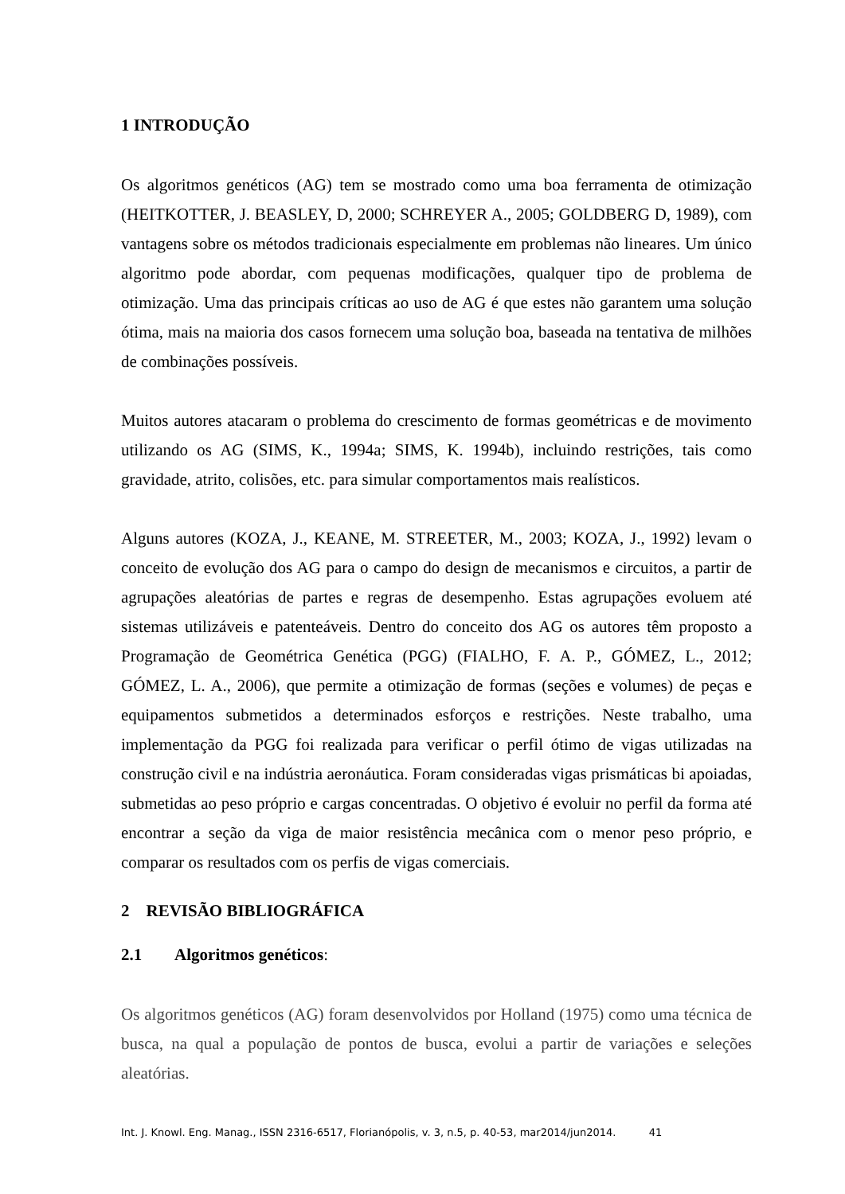1 INTRODUÇÃO
Os algoritmos genéticos (AG) tem se mostrado como uma boa ferramenta de otimização (HEITKOTTER, J. BEASLEY, D, 2000; SCHREYER A., 2005; GOLDBERG D, 1989), com vantagens sobre os métodos tradicionais especialmente em problemas não lineares. Um único algoritmo pode abordar, com pequenas modificações, qualquer tipo de problema de otimização. Uma das principais críticas ao uso de AG é que estes não garantem uma solução ótima, mais na maioria dos casos fornecem uma solução boa, baseada na tentativa de milhões de combinações possíveis.
Muitos autores atacaram o problema do crescimento de formas geométricas e de movimento utilizando os AG (SIMS, K., 1994a; SIMS, K. 1994b), incluindo restrições, tais como gravidade, atrito, colisões, etc. para simular comportamentos mais realísticos.
Alguns autores (KOZA, J., KEANE, M. STREETER, M., 2003; KOZA, J., 1992) levam o conceito de evolução dos AG para o campo do design de mecanismos e circuitos, a partir de agrupações aleatórias de partes e regras de desempenho. Estas agrupações evoluem até sistemas utilizáveis e patenteáveis. Dentro do conceito dos AG os autores têm proposto a Programação de Geométrica Genética (PGG) (FIALHO, F. A. P., GÓMEZ, L., 2012; GÓMEZ, L. A., 2006), que permite a otimização de formas (seções e volumes) de peças e equipamentos submetidos a determinados esforços e restrições. Neste trabalho, uma implementação da PGG foi realizada para verificar o perfil ótimo de vigas utilizadas na construção civil e na indústria aeronáutica. Foram consideradas vigas prismáticas bi apoiadas, submetidas ao peso próprio e cargas concentradas. O objetivo é evoluir no perfil da forma até encontrar a seção da viga de maior resistência mecânica com o menor peso próprio, e comparar os resultados com os perfis de vigas comerciais.
2 REVISÃO BIBLIOGRÁFICA
2.1 Algoritmos genéticos:
Os algoritmos genéticos (AG) foram desenvolvidos por Holland (1975) como uma técnica de busca, na qual a população de pontos de busca, evolui a partir de variações e seleções aleatórias.
Int. J. Knowl. Eng. Manag., ISSN 2316-6517, Florianópolis, v. 3, n.5, p. 40-53, mar2014/jun2014. 41